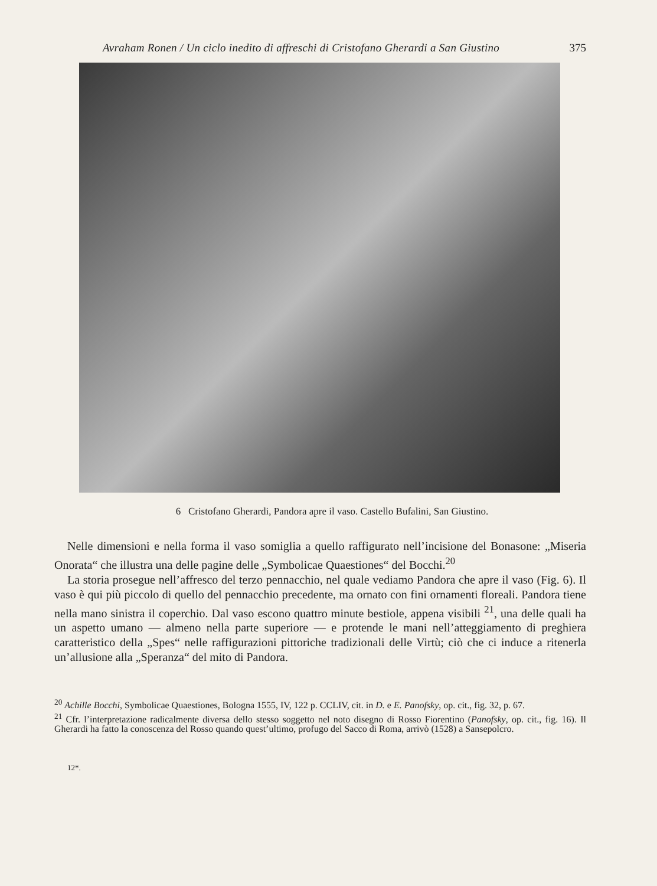Avraham Ronen / Un ciclo inedito di affreschi di Cristofano Gherardi a San Giustino 375
6 Cristofano Gherardi, Pandora apre il vaso. Castello Bufalini, San Giustino.
Nelle dimensioni e nella forma il vaso somiglia a quello raffigurato nell’incisione del Bonasone: „Miseria Onorata“ che illustra una delle pagine delle „Symbolicae Quaestiones“ del Bocchi.<sup>20</sup>
La storia prosegue nell’affresco del terzo pennacchio, nel quale vediamo Pandora che apre il vaso (Fig. 6). Il vaso è qui più piccolo di quello del pennacchio precedente, ma ornato con fini ornamenti floreali. Pandora tiene nella mano sinistra il coperchio. Dal vaso escono quattro minute bestiole, appena visibili <sup>21</sup>, una delle quali ha un aspetto umano — almeno nella parte superiore — e protende le mani nell’atteggiamento di preghiera caratteristico della „Spes“ nelle raffigurazioni pittoriche tradizionali delle Virtù; ciò che ci induce a ritenerla un’allusione alla „Speranza“ del mito di Pandora.
<sup>20</sup> Achille Bocchi, Symbolicae Quaestiones, Bologna 1555, IV, 122 p. CCLIV, cit. in D. e E. Panofsky, op. cit., fig. 32, p. 67.
<sup>21</sup> Cfr. l’interpretazione radicalmente diversa dello stesso soggetto nel noto disegno di Rosso Fiorentino (Panofsky, op. cit., fig. 16). Il Gherardi ha fatto la conoscenza del Rosso quando quest’ultimo, profugo del Sacco di Roma, arrivò (1528) a Sansepolcro.
12*.